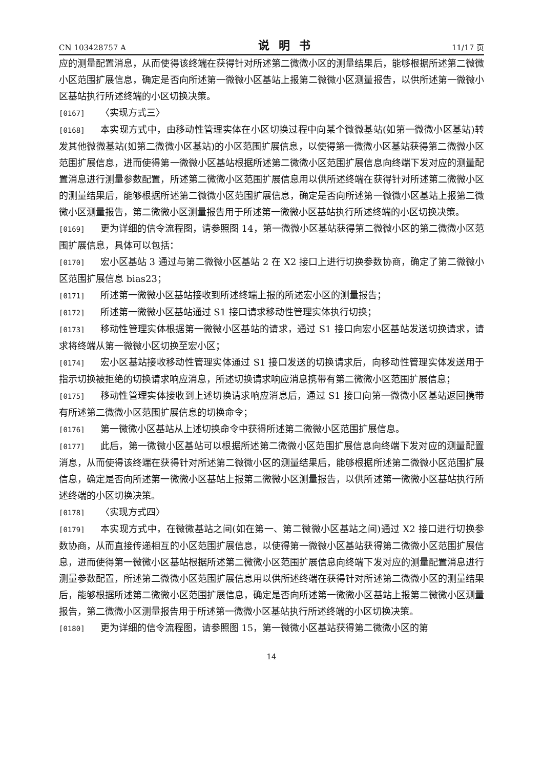CN 103428757 A 说明书 11/17 页
应的测量配置消息，从而使得该终端在获得针对所述第二微微小区的测量结果后，能够根据所述第二微微小区范围扩展信息，确定是否向所述第一微微小区基站上报第二微微小区测量报告，以供所述第一微微小区基站执行所述终端的小区切换决策。
[0167] 〈实现方式三〉
[0168] 本实现方式中，由移动性管理实体在小区切换过程中向某个微微基站(如第一微微小区基站)转发其他微微基站(如第二微微小区基站)的小区范围扩展信息，以使得第一微微小区基站获得第二微微小区范围扩展信息，进而使得第一微微小区基站根据所述第二微微小区范围扩展信息向终端下发对应的测量配置消息进行测量参数配置，所述第二微微小区范围扩展信息用以供所述终端在获得针对所述第二微微小区的测量结果后，能够根据所述第二微微小区范围扩展信息，确定是否向所述第一微微小区基站上报第二微微小区测量报告，第二微微小区测量报告用于所述第一微微小区基站执行所述终端的小区切换决策。
[0169] 更为详细的信令流程图，请参照图 14，第一微微小区基站获得第二微微小区的第二微微小区范围扩展信息，具体可以包括：
[0170] 宏小区基站 3 通过与第二微微小区基站 2 在 X2 接口上进行切换参数协商，确定了第二微微小区范围扩展信息 bias23；
[0171] 所述第一微微小区基站接收到所述终端上报的所述宏小区的测量报告；
[0172] 所述第一微微小区基站通过 S1 接口请求移动性管理实体执行切换；
[0173] 移动性管理实体根据第一微微小区基站的请求，通过 S1 接口向宏小区基站发送切换请求，请求将终端从第一微微小区切换至宏小区；
[0174] 宏小区基站接收移动性管理实体通过 S1 接口发送的切换请求后，向移动性管理实体发送用于指示切换被拒绝的切换请求响应消息，所述切换请求响应消息携带有第二微微小区范围扩展信息；
[0175] 移动性管理实体接收到上述切换请求响应消息后，通过 S1 接口向第一微微小区基站返回携带有所述第二微微小区范围扩展信息的切换命令；
[0176] 第一微微小区基站从上述切换命令中获得所述第二微微小区范围扩展信息。
[0177] 此后，第一微微小区基站可以根据所述第二微微小区范围扩展信息向终端下发对应的测量配置消息，从而使得该终端在获得针对所述第二微微小区的测量结果后，能够根据所述第二微微小区范围扩展信息，确定是否向所述第一微微小区基站上报第二微微小区测量报告，以供所述第一微微小区基站执行所述终端的小区切换决策。
[0178] 〈实现方式四〉
[0179] 本实现方式中，在微微基站之间(如在第一、第二微微小区基站之间)通过 X2 接口进行切换参数协商，从而直接传递相互的小区范围扩展信息，以使得第一微微小区基站获得第二微微小区范围扩展信息，进而使得第一微微小区基站根据所述第二微微小区范围扩展信息向终端下发对应的测量配置消息进行测量参数配置，所述第二微微小区范围扩展信息用以供所述终端在获得针对所述第二微微小区的测量结果后，能够根据所述第二微微小区范围扩展信息，确定是否向所述第一微微小区基站上报第二微微小区测量报告，第二微微小区测量报告用于所述第一微微小区基站执行所述终端的小区切换决策。
[0180] 更为详细的信令流程图，请参照图 15，第一微微小区基站获得第二微微小区的第
14